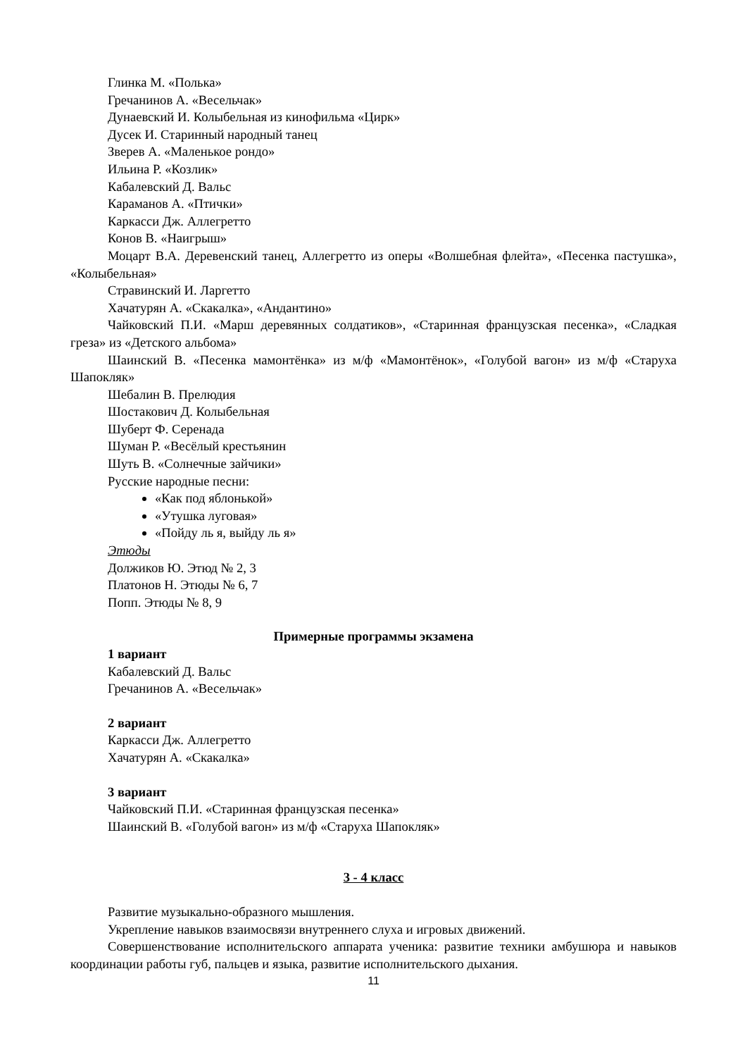Глинка М. «Полька»
Гречанинов А. «Весельчак»
Дунаевский И. Колыбельная из кинофильма «Цирк»
Дусек И. Старинный народный танец
Зверев А. «Маленькое рондо»
Ильина Р. «Козлик»
Кабалевский Д. Вальс
Караманов А. «Птички»
Каркасси Дж. Аллегретто
Конов В. «Наигрыш»
Моцарт В.А. Деревенский танец, Аллегретто из оперы «Волшебная флейта», «Песенка пастушка», «Колыбельная»
Стравинский И. Ларгетто
Хачатурян А. «Скакалка», «Андантино»
Чайковский П.И. «Марш деревянных солдатиков», «Старинная французская песенка», «Сладкая греза» из «Детского альбома»
Шаинский В. «Песенка мамонтёнка» из м/ф «Мамонтёнок», «Голубой вагон» из м/ф «Старуха Шапокляк»
Шебалин В. Прелюдия
Шостакович Д. Колыбельная
Шуберт Ф. Серенада
Шуман Р. «Весёлый крестьянин
Шуть В. «Солнечные зайчики»
Русские народные песни:
«Как под яблонькой»
«Утушка луговая»
«Пойду ль я, выйду ль я»
Этюды
Должиков Ю. Этюд № 2, 3
Платонов Н. Этюды № 6, 7
Попп. Этюды № 8, 9
Примерные программы экзамена
1 вариант
Кабалевский Д. Вальс
Гречанинов А. «Весельчак»
2 вариант
Каркасси Дж. Аллегретто
Хачатурян А. «Скакалка»
3 вариант
Чайковский П.И. «Старинная французская песенка»
Шаинский В. «Голубой вагон» из м/ф «Старуха Шапокляк»
3 - 4 класс
Развитие музыкально-образного мышления.
Укрепление навыков взаимосвязи внутреннего слуха и игровых движений.
Совершенствование исполнительского аппарата ученика: развитие техники амбушюра и навыков координации работы губ, пальцев и языка, развитие исполнительского дыхания.
11